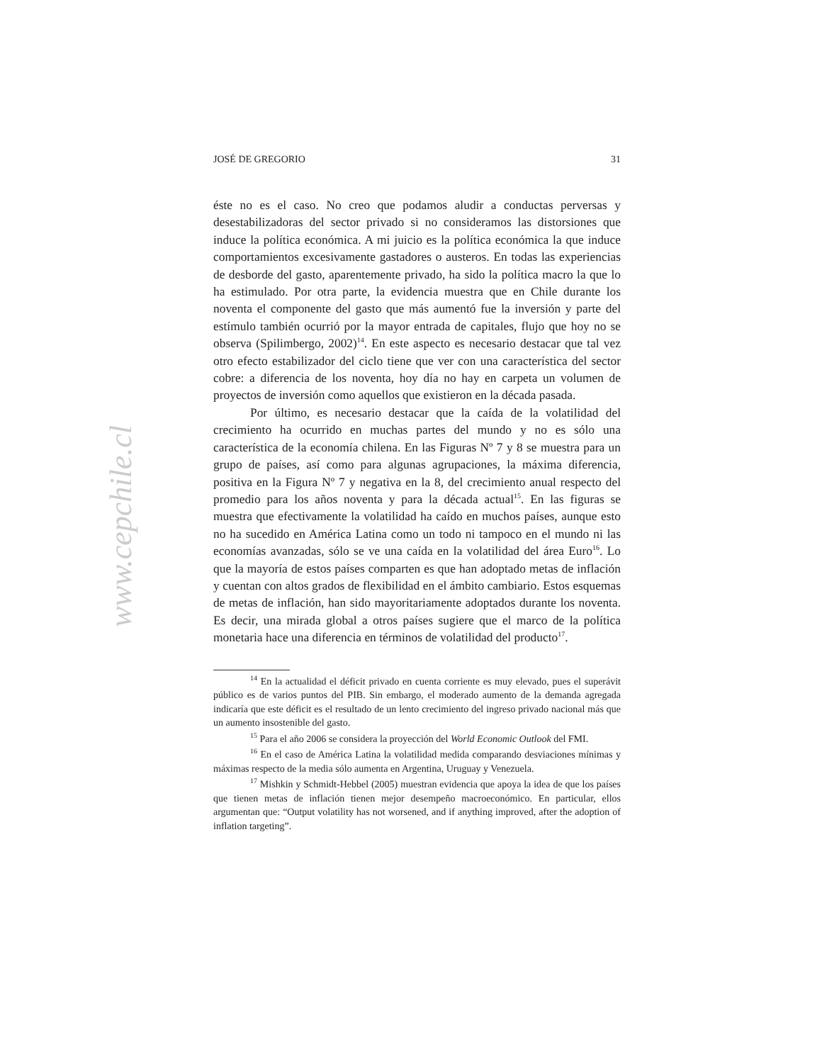www.cepchile.cl
JOSÉ DE GREGORIO 31
éste no es el caso. No creo que podamos aludir a conductas perversas y desestabilizadoras del sector privado si no consideramos las distorsiones que induce la política económica. A mi juicio es la política económica la que induce comportamientos excesivamente gastadores o austeros. En todas las experiencias de desborde del gasto, aparentemente privado, ha sido la política macro la que lo ha estimulado. Por otra parte, la evidencia muestra que en Chile durante los noventa el componente del gasto que más aumentó fue la inversión y parte del estímulo también ocurrió por la mayor entrada de capitales, flujo que hoy no se observa (Spilimbergo, 2002)<sup>14</sup>. En este aspecto es necesario destacar que tal vez otro efecto estabilizador del ciclo tiene que ver con una característica del sector cobre: a diferencia de los noventa, hoy día no hay en carpeta un volumen de proyectos de inversión como aquellos que existieron en la década pasada.
Por último, es necesario destacar que la caída de la volatilidad del crecimiento ha ocurrido en muchas partes del mundo y no es sólo una característica de la economía chilena. En las Figuras Nº 7 y 8 se muestra para un grupo de países, así como para algunas agrupaciones, la máxima diferencia, positiva en la Figura Nº 7 y negativa en la 8, del crecimiento anual respecto del promedio para los años noventa y para la década actual<sup>15</sup>. En las figuras se muestra que efectivamente la volatilidad ha caído en muchos países, aunque esto no ha sucedido en América Latina como un todo ni tampoco en el mundo ni las economías avanzadas, sólo se ve una caída en la volatilidad del área Euro<sup>16</sup>. Lo que la mayoría de estos países comparten es que han adoptado metas de inflación y cuentan con altos grados de flexibilidad en el ámbito cambiario. Estos esquemas de metas de inflación, han sido mayoritariamente adoptados durante los noventa. Es decir, una mirada global a otros países sugiere que el marco de la política monetaria hace una diferencia en términos de volatilidad del producto<sup>17</sup>.
<sup>14</sup> En la actualidad el déficit privado en cuenta corriente es muy elevado, pues el superávit público es de varios puntos del PIB. Sin embargo, el moderado aumento de la demanda agregada indicaría que este déficit es el resultado de un lento crecimiento del ingreso privado nacional más que un aumento insostenible del gasto.
<sup>15</sup> Para el año 2006 se considera la proyección del World Economic Outlook del FMI.
<sup>16</sup> En el caso de América Latina la volatilidad medida comparando desviaciones mínimas y máximas respecto de la media sólo aumenta en Argentina, Uruguay y Venezuela.
<sup>17</sup> Mishkin y Schmidt-Hebbel (2005) muestran evidencia que apoya la idea de que los países que tienen metas de inflación tienen mejor desempeño macroeconómico. En particular, ellos argumentan que: “Output volatility has not worsened, and if anything improved, after the adoption of inflation targeting”.